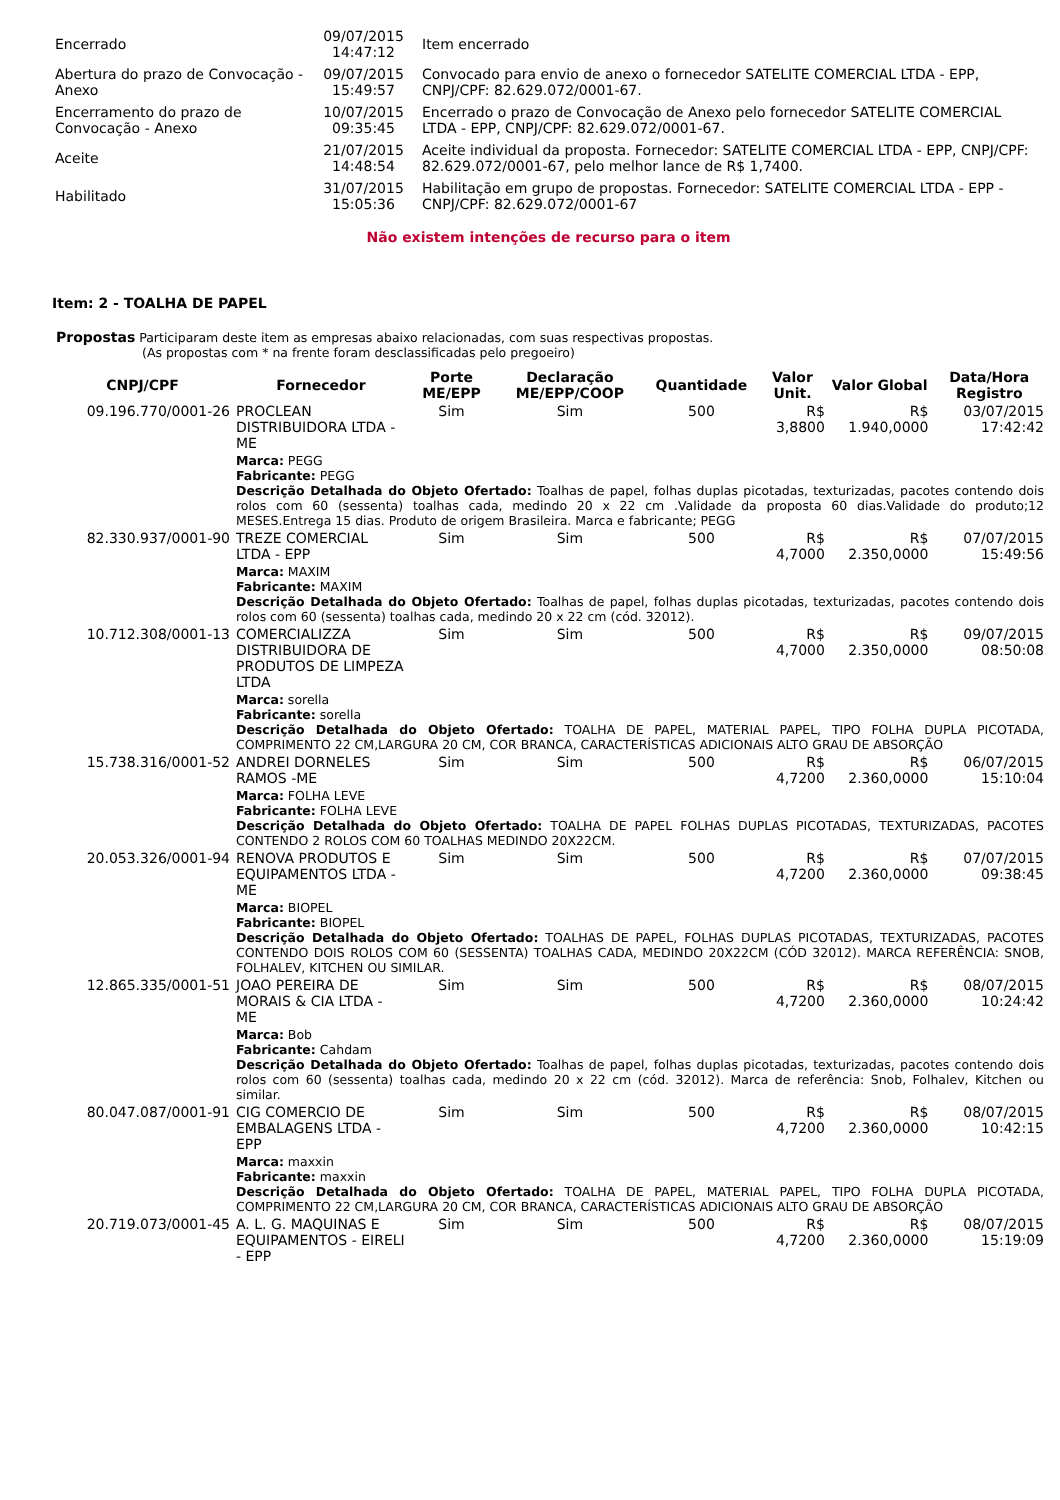| Encerrado | 09/07/2015 14:47:12 | Item encerrado |
| Abertura do prazo de Convocação - Anexo | 09/07/2015 15:49:57 | Convocado para envio de anexo o fornecedor SATELITE COMERCIAL LTDA - EPP, CNPJ/CPF: 82.629.072/0001-67. |
| Encerramento do prazo de Convocação - Anexo | 10/07/2015 09:35:45 | Encerrado o prazo de Convocação de Anexo pelo fornecedor SATELITE COMERCIAL LTDA - EPP, CNPJ/CPF: 82.629.072/0001-67. |
| Aceite | 21/07/2015 14:48:54 | Aceite individual da proposta. Fornecedor: SATELITE COMERCIAL LTDA - EPP, CNPJ/CPF: 82.629.072/0001-67, pelo melhor lance de R$ 1,7400. |
| Habilitado | 31/07/2015 15:05:36 | Habilitação em grupo de propostas. Fornecedor: SATELITE COMERCIAL LTDA - EPP - CNPJ/CPF: 82.629.072/0001-67 |
Não existem intenções de recurso para o item
Item: 2 - TOALHA DE PAPEL
Propostas Participaram deste item as empresas abaixo relacionadas, com suas respectivas propostas.
(As propostas com * na frente foram desclassificadas pelo pregoeiro)
| CNPJ/CPF | Fornecedor | Porte ME/EPP | Declaração ME/EPP/COOP | Quantidade | Valor Unit. | Valor Global | Data/Hora Registro |
| --- | --- | --- | --- | --- | --- | --- | --- |
| 09.196.770/0001-26 | PROCLEAN DISTRIBUIDORA LTDA - ME | Sim | Sim | 500 | R$ 3,8800 | R$ 1.940,0000 | 03/07/2015 17:42:42 |
| | Marca: PEGG Fabricante: PEGG Descrição Detalhada do Objeto Ofertado: Toalhas de papel, folhas duplas picotadas, texturizadas, pacotes contendo dois rolos com 60 (sessenta) toalhas cada, medindo 20 x 22 cm .Validade da proposta 60 dias.Validade do produto;12 MESES.Entrega 15 dias. Produto de origem Brasileira. Marca e fabricante; PEGG | | | | | | |
| 82.330.937/0001-90 | TREZE COMERCIAL LTDA - EPP | Sim | Sim | 500 | R$ 4,7000 | R$ 2.350,0000 | 07/07/2015 15:49:56 |
| | Marca: MAXIM Fabricante: MAXIM Descrição Detalhada do Objeto Ofertado: Toalhas de papel, folhas duplas picotadas, texturizadas, pacotes contendo dois rolos com 60 (sessenta) toalhas cada, medindo 20 x 22 cm (cód. 32012). | | | | | | |
| 10.712.308/0001-13 | COMERCIALIZZA DISTRIBUIDORA DE PRODUTOS DE LIMPEZA LTDA | Sim | Sim | 500 | R$ 4,7000 | R$ 2.350,0000 | 09/07/2015 08:50:08 |
| | Marca: sorella Fabricante: sorella Descrição Detalhada do Objeto Ofertado: TOALHA DE PAPEL, MATERIAL PAPEL, TIPO FOLHA DUPLA PICOTADA, COMPRIMENTO 22 CM,LARGURA 20 CM, COR BRANCA, CARACTERÍSTICAS ADICIONAIS ALTO GRAU DE ABSORÇÃO | | | | | | |
| 15.738.316/0001-52 | ANDREI DORNELES RAMOS -ME | Sim | Sim | 500 | R$ 4,7200 | R$ 2.360,0000 | 06/07/2015 15:10:04 |
| | Marca: FOLHA LEVE Fabricante: FOLHA LEVE Descrição Detalhada do Objeto Ofertado: TOALHA DE PAPEL FOLHAS DUPLAS PICOTADAS, TEXTURIZADAS, PACOTES CONTENDO 2 ROLOS COM 60 TOALHAS MEDINDO 20X22CM. | | | | | | |
| 20.053.326/0001-94 | RENOVA PRODUTOS E EQUIPAMENTOS LTDA - ME | Sim | Sim | 500 | R$ 4,7200 | R$ 2.360,0000 | 07/07/2015 09:38:45 |
| | Marca: BIOPEL Fabricante: BIOPEL Descrição Detalhada do Objeto Ofertado: TOALHAS DE PAPEL, FOLHAS DUPLAS PICOTADAS, TEXTURIZADAS, PACOTES CONTENDO DOIS ROLOS COM 60 (SESSENTA) TOALHAS CADA, MEDINDO 20X22CM (CÓD 32012). MARCA REFERÊNCIA: SNOB, FOLHALEV, KITCHEN OU SIMILAR. | | | | | | |
| 12.865.335/0001-51 | JOAO PEREIRA DE MORAIS & CIA LTDA - ME | Sim | Sim | 500 | R$ 4,7200 | R$ 2.360,0000 | 08/07/2015 10:24:42 |
| | Marca: Bob Fabricante: Cahdam Descrição Detalhada do Objeto Ofertado: Toalhas de papel, folhas duplas picotadas, texturizadas, pacotes contendo dois rolos com 60 (sessenta) toalhas cada, medindo 20 x 22 cm (cód. 32012). Marca de referência: Snob, Folhalev, Kitchen ou similar. | | | | | | |
| 80.047.087/0001-91 | CIG COMERCIO DE EMBALAGENS LTDA - EPP | Sim | Sim | 500 | R$ 4,7200 | R$ 2.360,0000 | 08/07/2015 10:42:15 |
| | Marca: maxxin Fabricante: maxxin Descrição Detalhada do Objeto Ofertado: TOALHA DE PAPEL, MATERIAL PAPEL, TIPO FOLHA DUPLA PICOTADA, COMPRIMENTO 22 CM,LARGURA 20 CM, COR BRANCA, CARACTERÍSTICAS ADICIONAIS ALTO GRAU DE ABSORÇÃO | | | | | | |
| 20.719.073/0001-45 | A. L. G. MAQUINAS E EQUIPAMENTOS - EIRELI - EPP | Sim | Sim | 500 | R$ 4,7200 | R$ 2.360,0000 | 08/07/2015 15:19:09 |